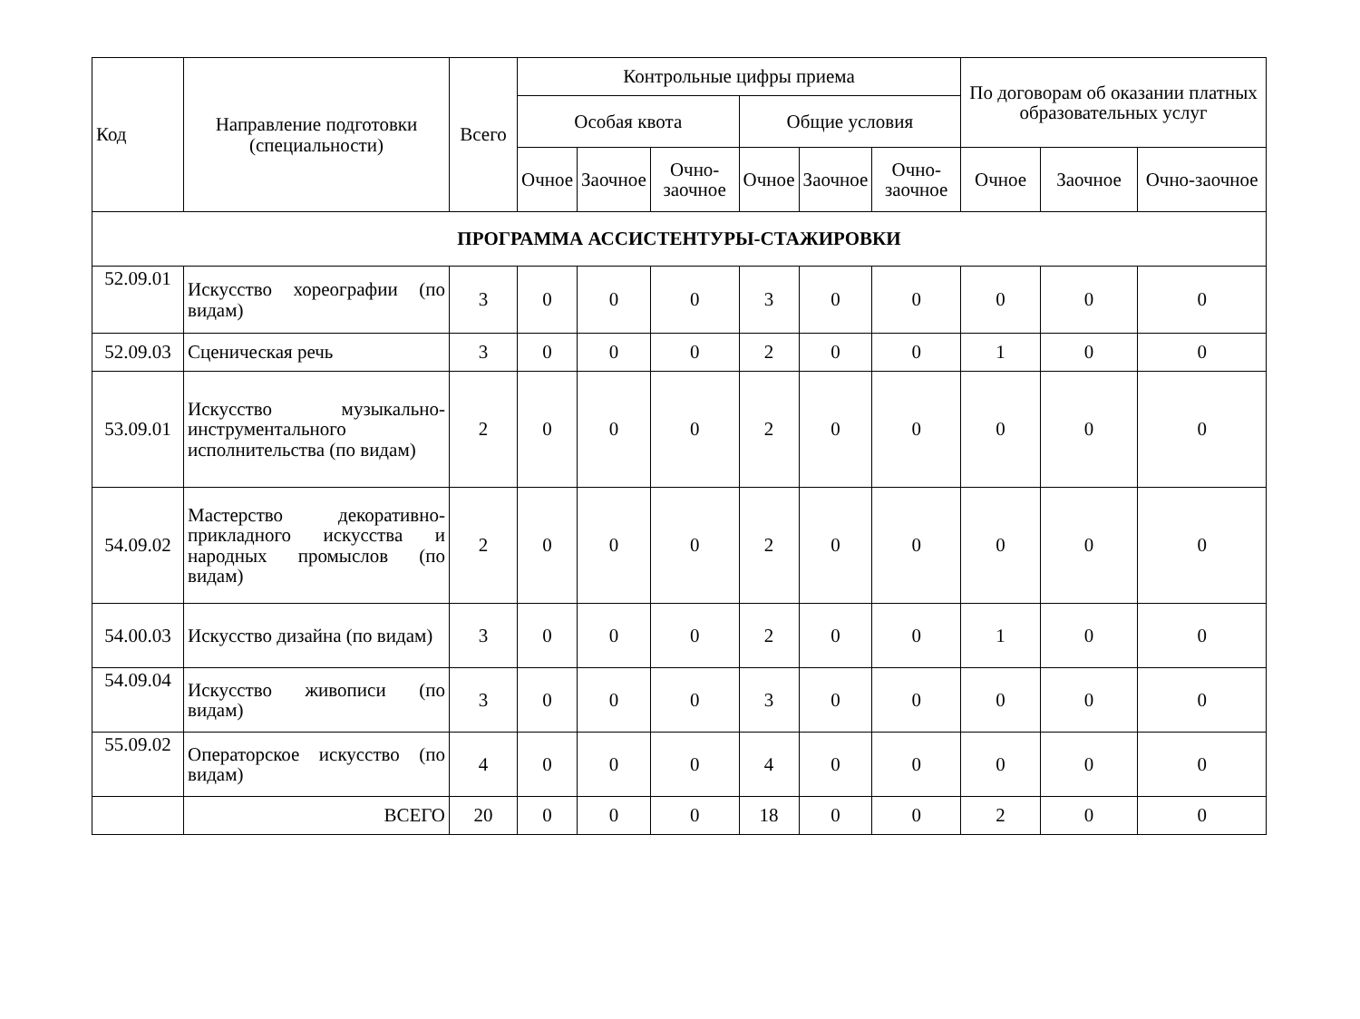| Код | Направление подготовки (специальности) | Всего | Контрольные цифры приема | | | | | | По договорам об оказании платных образовательных услуг | | |
| --- | --- | --- | --- | --- | --- | --- | --- | --- | --- | --- | --- |
| | | | Особая квота | | | Общие условия | | | | | |
| | | | Очное | Заочное | Очно-заочное | Очное | Заочное | Очно-заочное | Очное | Заочное | Очно-заочное |
| ПРОГРАММА АССИСТЕНТУРЫ-СТАЖИРОВКИ | | | | | | | | | | | |
| 52.09.01 | Искусство хореографии (по видам) | 3 | 0 | 0 | 0 | 3 | 0 | 0 | 0 | 0 | 0 |
| 52.09.03 | Сценическая речь | 3 | 0 | 0 | 0 | 2 | 0 | 0 | 1 | 0 | 0 |
| 53.09.01 | Искусство музыкально-инструментального исполнительства (по видам) | 2 | 0 | 0 | 0 | 2 | 0 | 0 | 0 | 0 | 0 |
| 54.09.02 | Мастерство декоративно-прикладного искусства и народных промыслов (по видам) | 2 | 0 | 0 | 0 | 2 | 0 | 0 | 0 | 0 | 0 |
| 54.00.03 | Искусство дизайна (по видам) | 3 | 0 | 0 | 0 | 2 | 0 | 0 | 1 | 0 | 0 |
| 54.09.04 | Искусство живописи (по видам) | 3 | 0 | 0 | 0 | 3 | 0 | 0 | 0 | 0 | 0 |
| 55.09.02 | Операторское искусство (по видам) | 4 | 0 | 0 | 0 | 4 | 0 | 0 | 0 | 0 | 0 |
| | ВСЕГО | 20 | 0 | 0 | 0 | 18 | 0 | 0 | 2 | 0 | 0 |